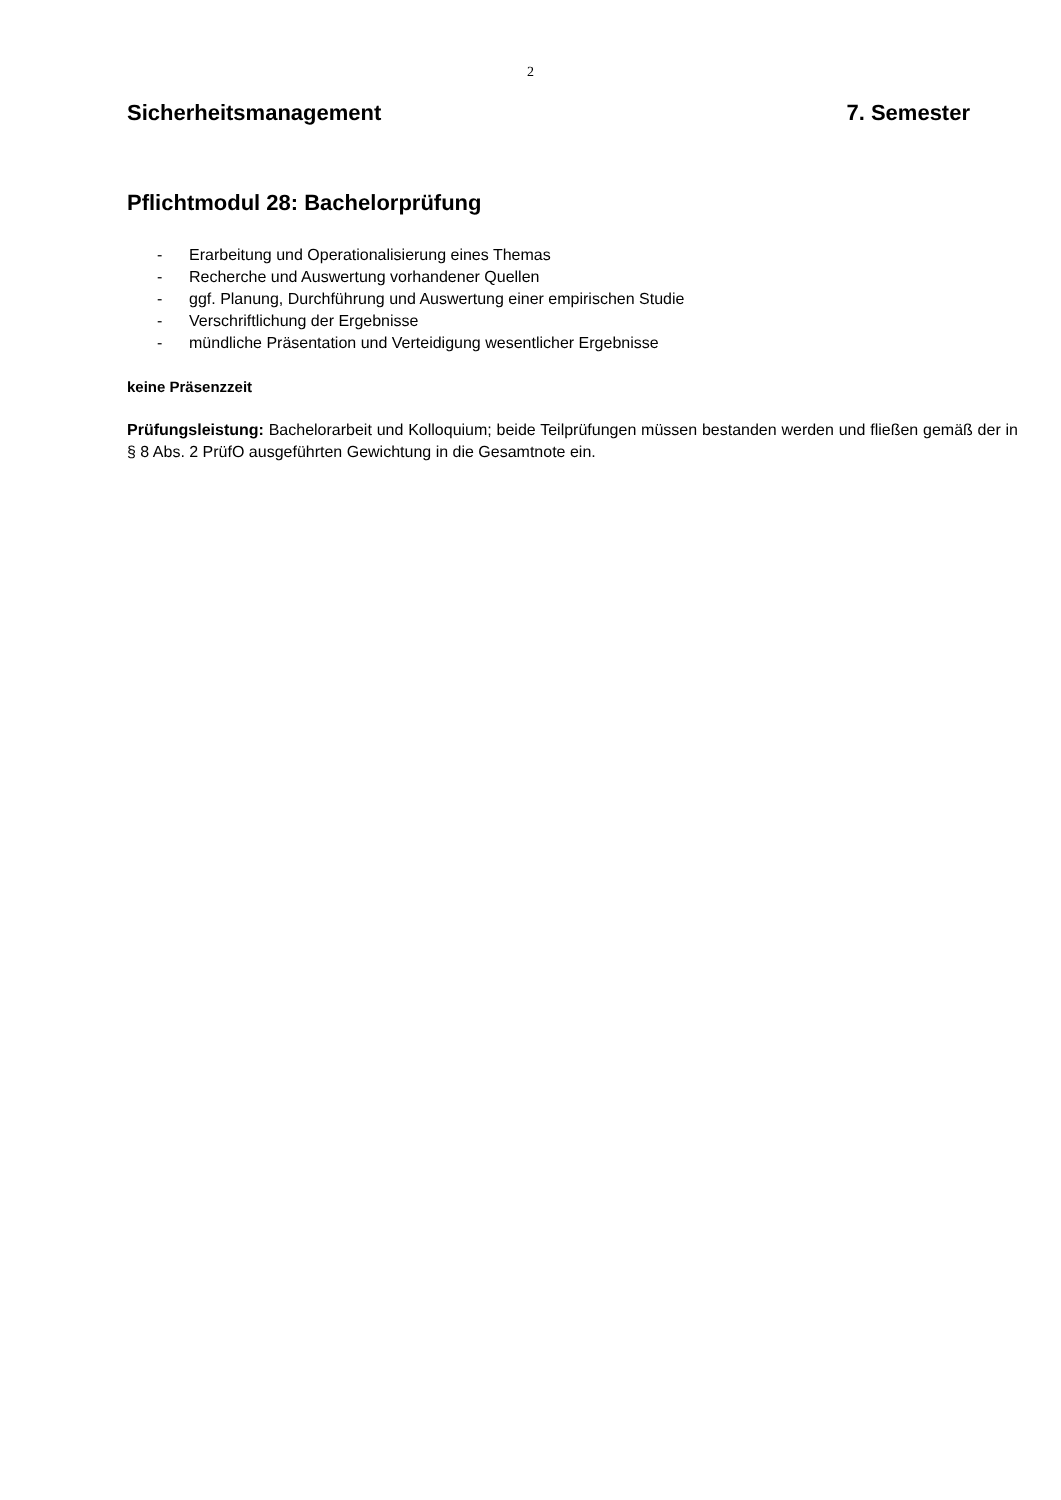2
Sicherheitsmanagement 7. Semester
Pflichtmodul 28: Bachelorprüfung
- Erarbeitung und Operationalisierung eines Themas
- Recherche und Auswertung vorhandener Quellen
- ggf. Planung, Durchführung und Auswertung einer empirischen Studie
- Verschriftlichung der Ergebnisse
- mündliche Präsentation und Verteidigung wesentlicher Ergebnisse
keine Präsenzzeit
Prüfungsleistung: Bachelorarbeit und Kolloquium; beide Teilprüfungen müssen bestanden werden und fließen gemäß der in § 8 Abs. 2 PrüfO ausgeführten Gewichtung in die Gesamtnote ein.